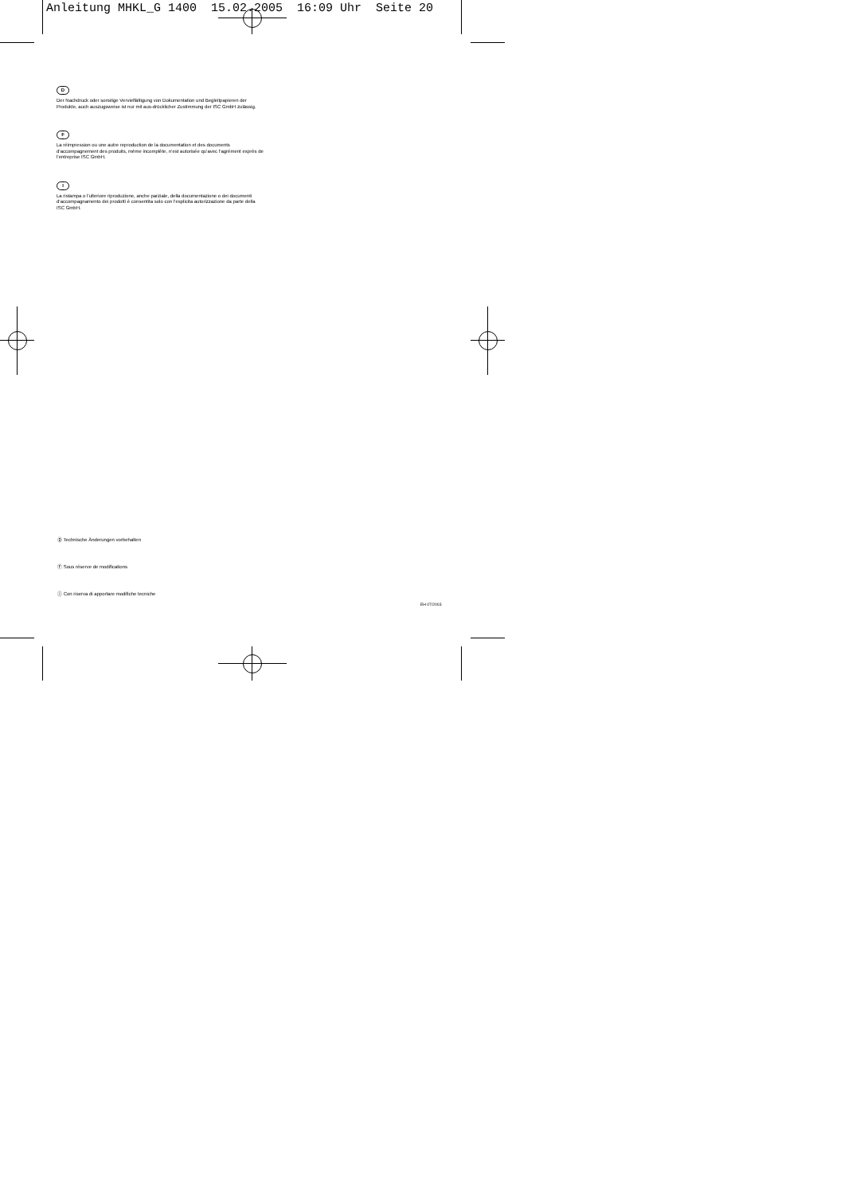Anleitung MHKL_G 1400 15.02.2005 16:09 Uhr Seite 20
D
Der Nachdruck oder sonstige Vervielfältigung von Dokumentation und Begleitpapieren der Produkte, auch auszugsweise ist nur mit aus-drücklicher Zustimmung der ISC GmbH zulässig.
F
La réimpression ou une autre reproduction de la documentation et des documents d’accompagnement des produits, même incomplète, n’est autorisée qu’avec l’agrément exprès de l’entreprise ISC GmbH.
I
La ristampa o l’ulteriore riproduzione, anche parziale, della documentazione o dei documenti d’accompagnamento dei prodotti è consentita solo con l’esplicita autorizzazione da parte della ISC GmbH.
Ⓓ Technische Änderungen vorbehalten
Ⓕ Sous réserve de modifications
Ⓘ Con riserva di apportare modifiche tecniche
EH 07/2003